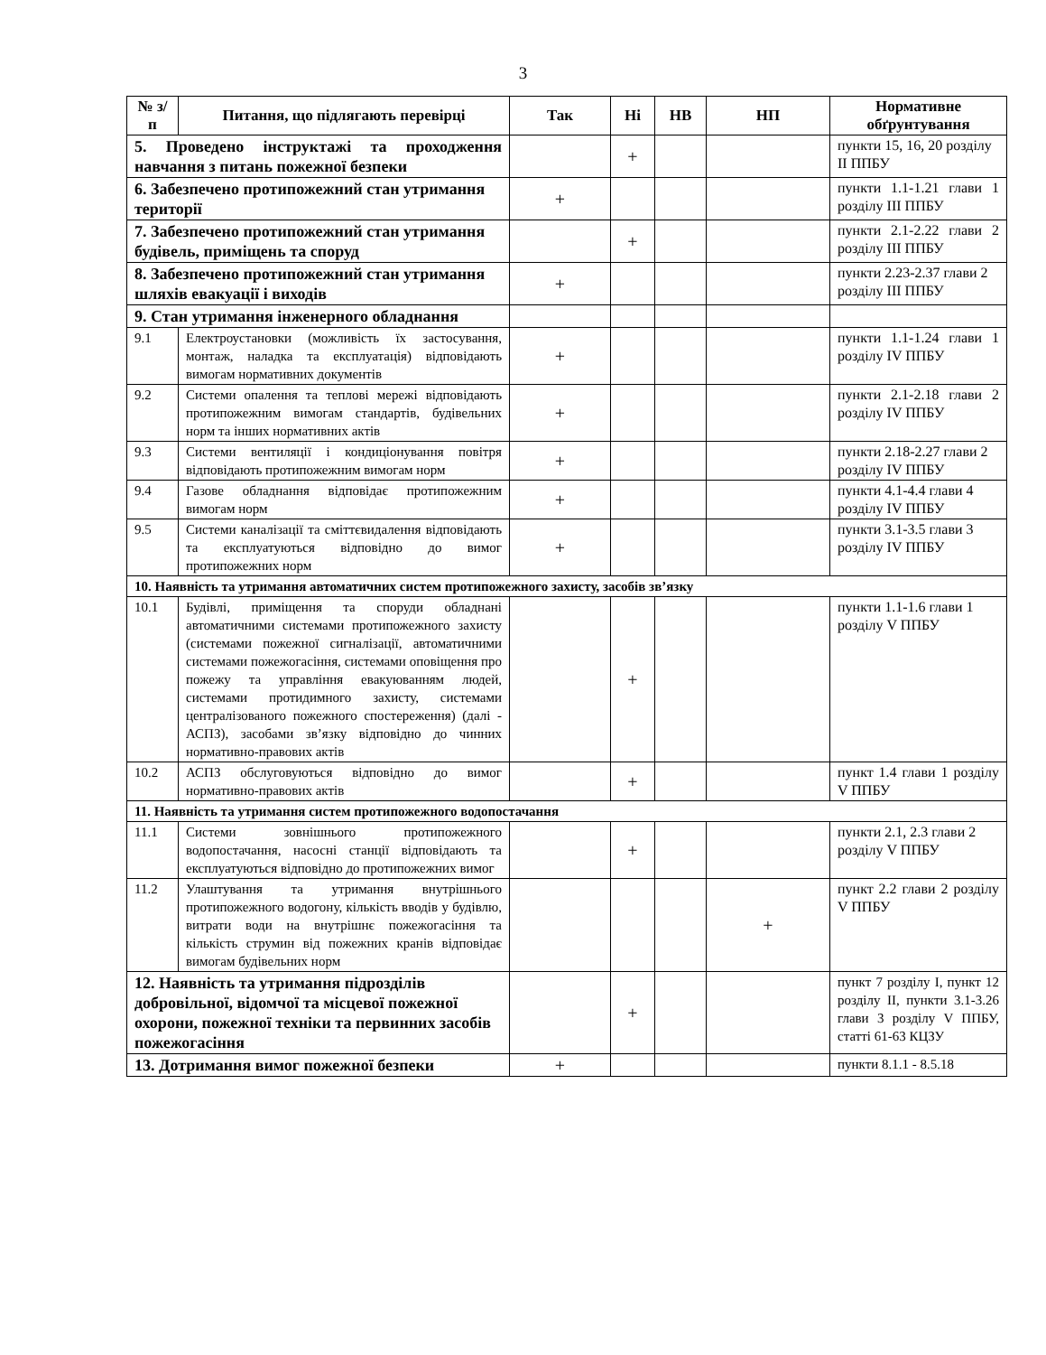3
| № з/п | Питання, що підлягають перевірці | Так | Ні | НВ | НП | Нормативне обґрунтування |
| --- | --- | --- | --- | --- | --- | --- |
| 5. Проведено інструктажі та проходження навчання з питань пожежної безпеки | | | + | | | пункти 15, 16, 20 розділу II ППБУ |
| 6. Забезпечено протипожежний стан утримання території | | + | | | | пункти 1.1-1.21 глави 1 розділу III ППБУ |
| 7. Забезпечено протипожежний стан утримання будівель, приміщень та споруд | | | + | | | пункти 2.1-2.22 глави 2 розділу III ППБУ |
| 8. Забезпечено протипожежний стан утримання шляхів евакуації і виходів | | + | | | | пункти 2.23-2.37 глави 2 розділу III ППБУ |
| 9. Стан утримання інженерного обладнання | | | | | | |
| 9.1 | Електроустановки (можливість їх застосування, монтаж, наладка та експлуатація) відповідають вимогам нормативних документів | + | | | | пункти 1.1-1.24 глави 1 розділу IV ППБУ |
| 9.2 | Системи опалення та теплові мережі відповідають протипожежним вимогам стандартів, будівельних норм та інших нормативних актів | + | | | | пункти 2.1-2.18 глави 2 розділу IV ППБУ |
| 9.3 | Системи вентиляції і кондиціонування повітря відповідають протипожежним вимогам норм | + | | | | пункти 2.18-2.27 глави 2 розділу IV ППБУ |
| 9.4 | Газове обладнання відповідає протипожежним вимогам норм | + | | | | пункти 4.1-4.4 глави 4 розділу IV ППБУ |
| 9.5 | Системи каналізації та сміттєвидалення відповідають та експлуатуються відповідно до вимог протипожежних норм | + | | | | пункти 3.1-3.5 глави 3 розділу IV ППБУ |
| 10. Наявність та утримання автоматичних систем протипожежного захисту, засобів зв’язку | | | | | | |
| 10.1 | Будівлі, приміщення та споруди обладнані автоматичними системами протипожежного захисту (системами пожежної сигналізації, автоматичними системами пожежогасіння, системами оповіщення про пожежу та управління евакуюванням людей, системами протидимного захисту, системами централізованого пожежного спостереження) (далі - АСПЗ), засобами зв’язку відповідно до чинних нормативно-правових актів | | + | | | пункти 1.1-1.6 глави 1 розділу V ППБУ |
| 10.2 | АСПЗ обслуговуються відповідно до вимог нормативно-правових актів | | + | | | пункт 1.4 глави 1 розділу V ППБУ |
| 11. Наявність та утримання систем протипожежного водопостачання | | | | | | |
| 11.1 | Системи зовнішнього протипожежного водопостачання, насосні станції відповідають та експлуатуються відповідно до протипожежних вимог | | + | | | пункти 2.1, 2.3 глави 2 розділу V ППБУ |
| 11.2 | Улаштування та утримання внутрішнього протипожежного водогону, кількість вводів у будівлю, витрати води на внутрішнє пожежогасіння та кількість струмин від пожежних кранів відповідає вимогам будівельних норм | | | | + | пункт 2.2 глави 2 розділу V ППБУ |
| 12. Наявність та утримання підрозділів добровільної, відомчої та місцевої пожежної охорони, пожежної техніки та первинних засобів пожежогасіння | | | + | | | пункт 7 розділу I, пункт 12 розділу II, пункти 3.1-3.26 глави 3 розділу V ППБУ, статті 61-63 КЦЗУ |
| 13. Дотримання вимог пожежної безпеки | | + | | | | пункти 8.1.1 - 8.5.18 |